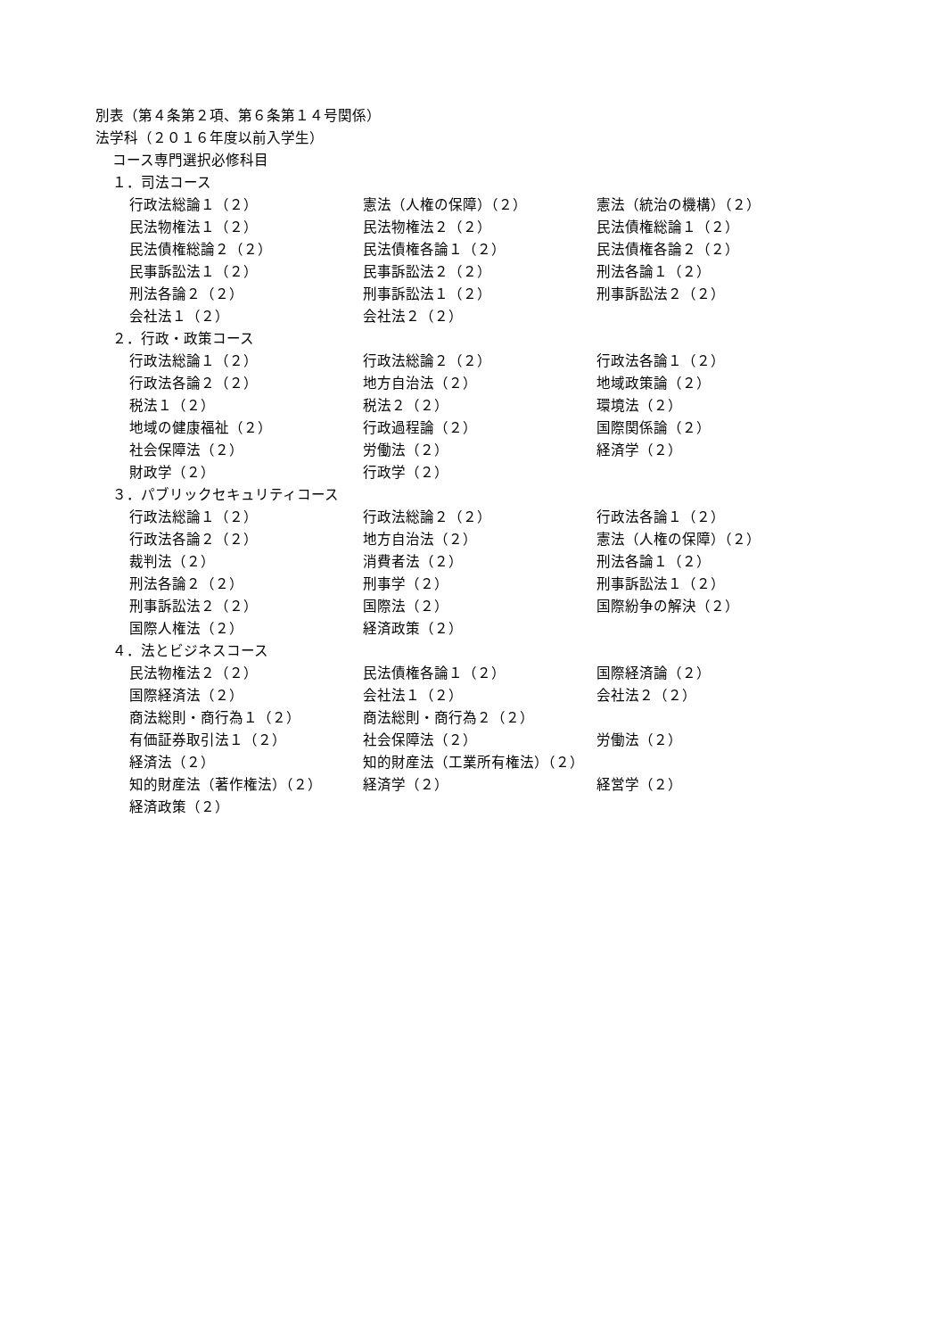別表（第４条第２項、第６条第１４号関係）
法学科（２０１６年度以前入学生）
コース専門選択必修科目
１．司法コース
行政法総論１（２） 憲法（人権の保障）（２） 憲法（統治の機構）（２）
民法物権法１（２） 民法物権法２（２） 民法債権総論１（２）
民法債権総論２（２） 民法債権各論１（２） 民法債権各論２（２）
民事訴訟法１（２） 民事訴訟法２（２） 刑法各論１（２）
刑法各論２（２） 刑事訴訟法１（２） 刑事訴訟法２（２）
会社法１（２） 会社法２（２）
２．行政・政策コース
行政法総論１（２） 行政法総論２（２） 行政法各論１（２）
行政法各論２（２） 地方自治法（２） 地域政策論（２）
税法１（２） 税法２（２） 環境法（２）
地域の健康福祉（２） 行政過程論（２） 国際関係論（２）
社会保障法（２） 労働法（２） 経済学（２）
財政学（２） 行政学（２）
３．パブリックセキュリティコース
行政法総論１（２） 行政法総論２（２） 行政法各論１（２）
行政法各論２（２） 地方自治法（２） 憲法（人権の保障）（２）
裁判法（２） 消費者法（２） 刑法各論１（２）
刑法各論２（２） 刑事学（２） 刑事訴訟法１（２）
刑事訴訟法２（２） 国際法（２） 国際紛争の解決（２）
国際人権法（２） 経済政策（２）
４．法とビジネスコース
民法物権法２（２） 民法債権各論１（２） 国際経済論（２）
国際経済法（２） 会社法１（２） 会社法２（２）
商法総則・商行為１（２） 商法総則・商行為２（２）
有価証券取引法１（２） 社会保障法（２） 労働法（２）
経済法（２） 知的財産法（工業所有権法）（２）
知的財産法（著作権法）（２） 経済学（２） 経営学（２）
経済政策（２）